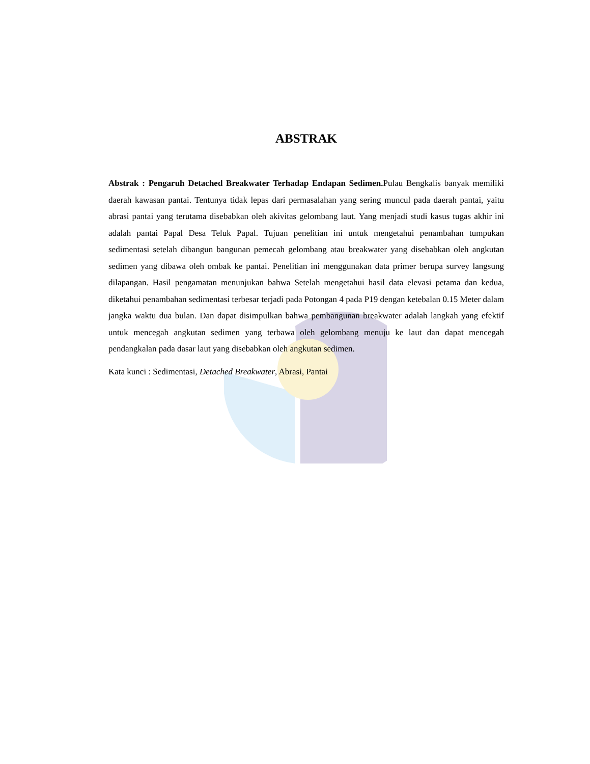ABSTRAK
Abstrak : Pengaruh Detached Breakwater Terhadap Endapan Sedimen. Pulau Bengkalis banyak memiliki daerah kawasan pantai. Tentunya tidak lepas dari permasalahan yang sering muncul pada daerah pantai, yaitu abrasi pantai yang terutama disebabkan oleh akivitas gelombang laut. Yang menjadi studi kasus tugas akhir ini adalah pantai Papal Desa Teluk Papal. Tujuan penelitian ini untuk mengetahui penambahan tumpukan sedimentasi setelah dibangun bangunan pemecah gelombang atau breakwater yang disebabkan oleh angkutan sedimen yang dibawa oleh ombak ke pantai. Penelitian ini menggunakan data primer berupa survey langsung dilapangan. Hasil pengamatan menunjukan bahwa Setelah mengetahui hasil data elevasi petama dan kedua, diketahui penambahan sedimentasi terbesar terjadi pada Potongan 4 pada P19 dengan ketebalan 0.15 Meter dalam jangka waktu dua bulan. Dan dapat disimpulkan bahwa pembangunan breakwater adalah langkah yang efektif untuk mencegah angkutan sedimen yang terbawa oleh gelombang menuju ke laut dan dapat mencegah pendangkalan pada dasar laut yang disebabkan oleh angkutan sedimen.
Kata kunci : Sedimentasi, Detached Breakwater, Abrasi, Pantai